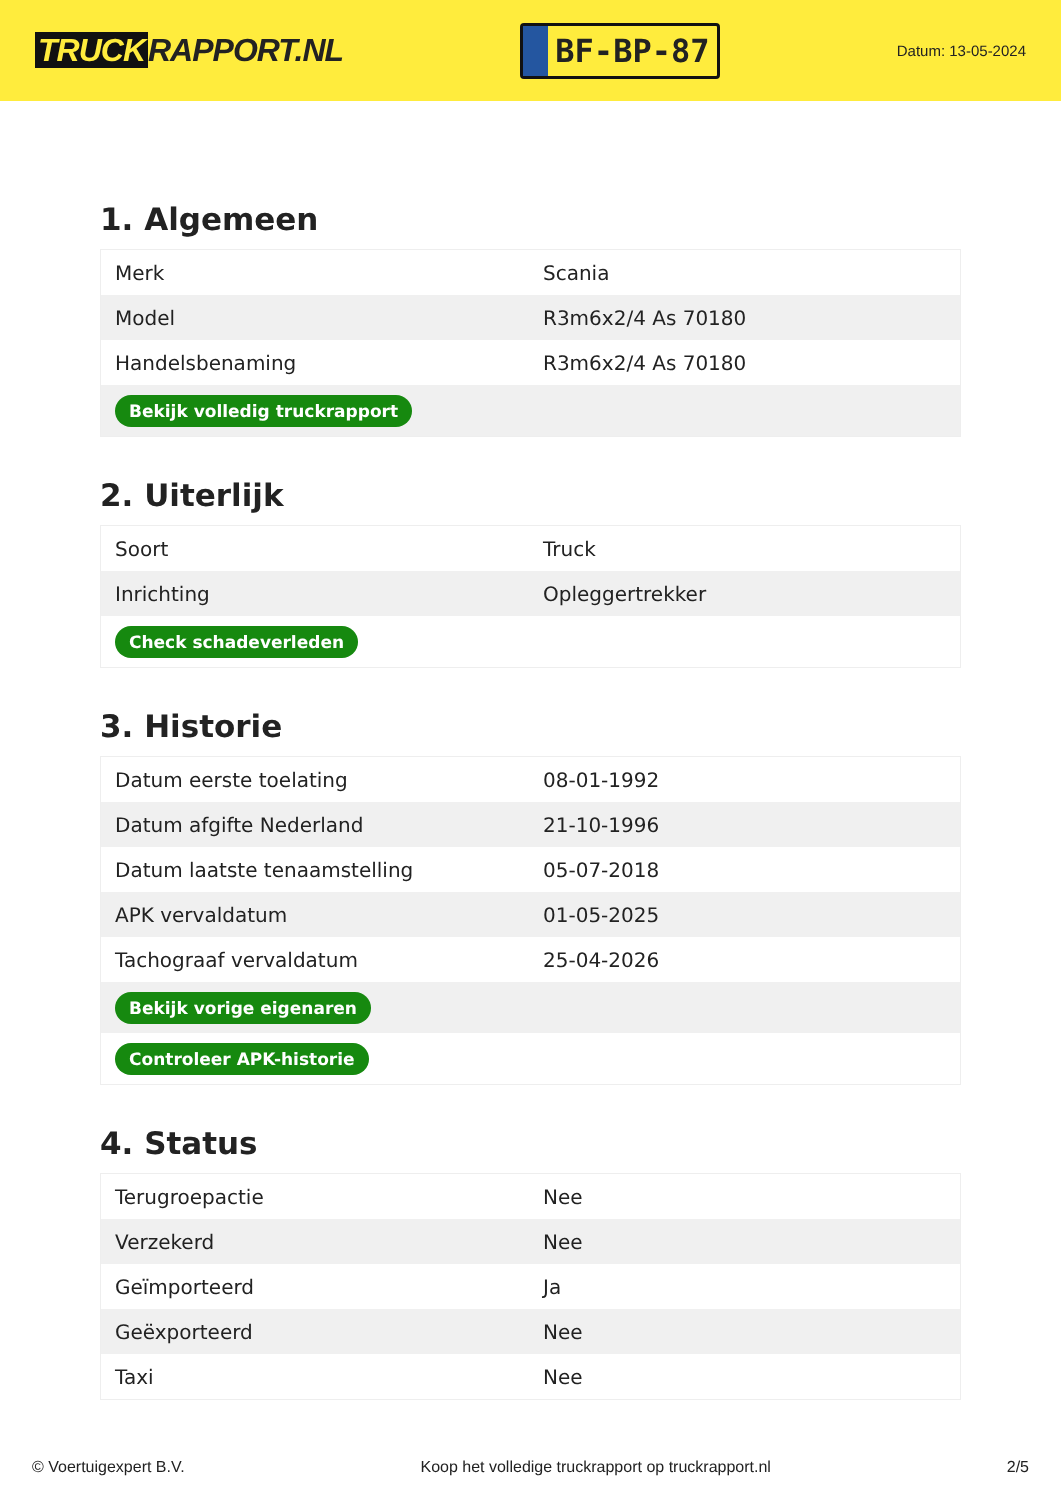TRUCK RAPPORT.NL
BF-BP-87
Datum: 13-05-2024
1. Algemeen
| Merk | Scania |
| Model | R3m6x2/4 As 70180 |
| Handelsbenaming | R3m6x2/4 As 70180 |
| Bekijk volledig truckrapport | |
2. Uiterlijk
| Soort | Truck |
| Inrichting | Opleggertrekker |
| Check schadeverleden | |
3. Historie
| Datum eerste toelating | 08-01-1992 |
| Datum afgifte Nederland | 21-10-1996 |
| Datum laatste tenaamstelling | 05-07-2018 |
| APK vervaldatum | 01-05-2025 |
| Tachograaf vervaldatum | 25-04-2026 |
| Bekijk vorige eigenaren | |
| Controleer APK-historie | |
4. Status
| Terugroepactie | Nee |
| Verzekerd | Nee |
| Geïmporteerd | Ja |
| Geëxporteerd | Nee |
| Taxi | Nee |
© Voertuigexpert B.V. Koop het volledige truckrapport op truckrapport.nl 2/5